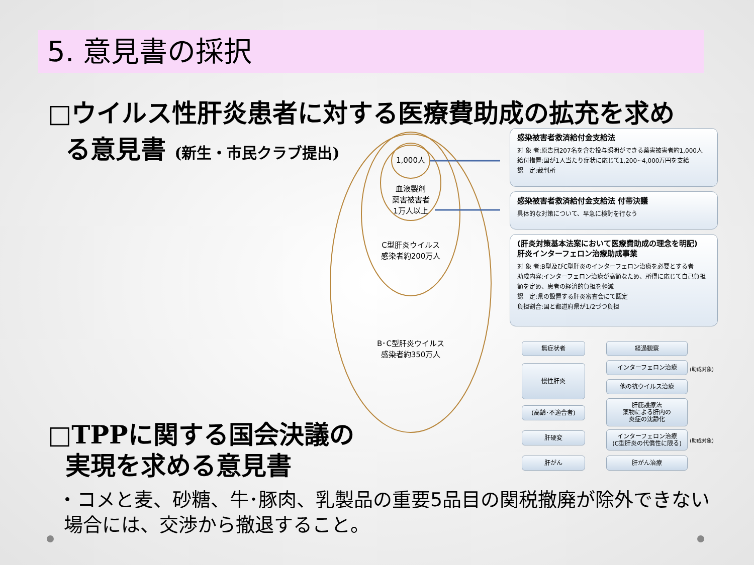5. 意見書の採択
□ウイルス性肝炎患者に対する医療費助成の拡充を求め
る意見書 (新生・市民クラブ提出)
1,000人
血液製剤
薬害被害者
1万人以上
C型肝炎ウイルス
感染者約200万人
B･C型肝炎ウイルス
感染者約350万人
感染被害者救済給付金支給法
対 象 者:原告団207名を含む投与照明ができる薬害被害者約1,000人
給付措置:国が1人当たり症状に応じて1,200~4,000万円を支給
認　定:裁判所
感染被害者救済給付金支給法 付帯決議
具体的な対策について、早急に検討を行なう
(肝炎対策基本法案において医療費助成の理念を明記)
肝炎インターフェロン治療助成事業
対 象 者:B型及びC型肝炎のインターフェロン治療を必要とする者
助成内容:インターフェロン治療が高額なため、所得に応じて自己負担額を定め、患者の経済的負担を軽減
認　定:県の設置する肝炎審査会にて認定
負担割合:国と都道府県が1/2づつ負担
無症状者
慢性肝炎
(高齢･不適合者)
肝硬変
肝がん
経過観察
インターフェロン治療 (助成対象)
他の抗ウイルス治療
肝庇護療法
薬物による肝内の
炎症の沈静化
インターフェロン治療
(C型肝炎の代償性に限る)
(助成対象)
肝がん治療
□TPPに関する国会決議の
実現を求める意見書
・コメと麦、砂糖、牛･豚肉、乳製品の重要5品目の関税撤廃が除外できない
場合には、交渉から撤退すること。